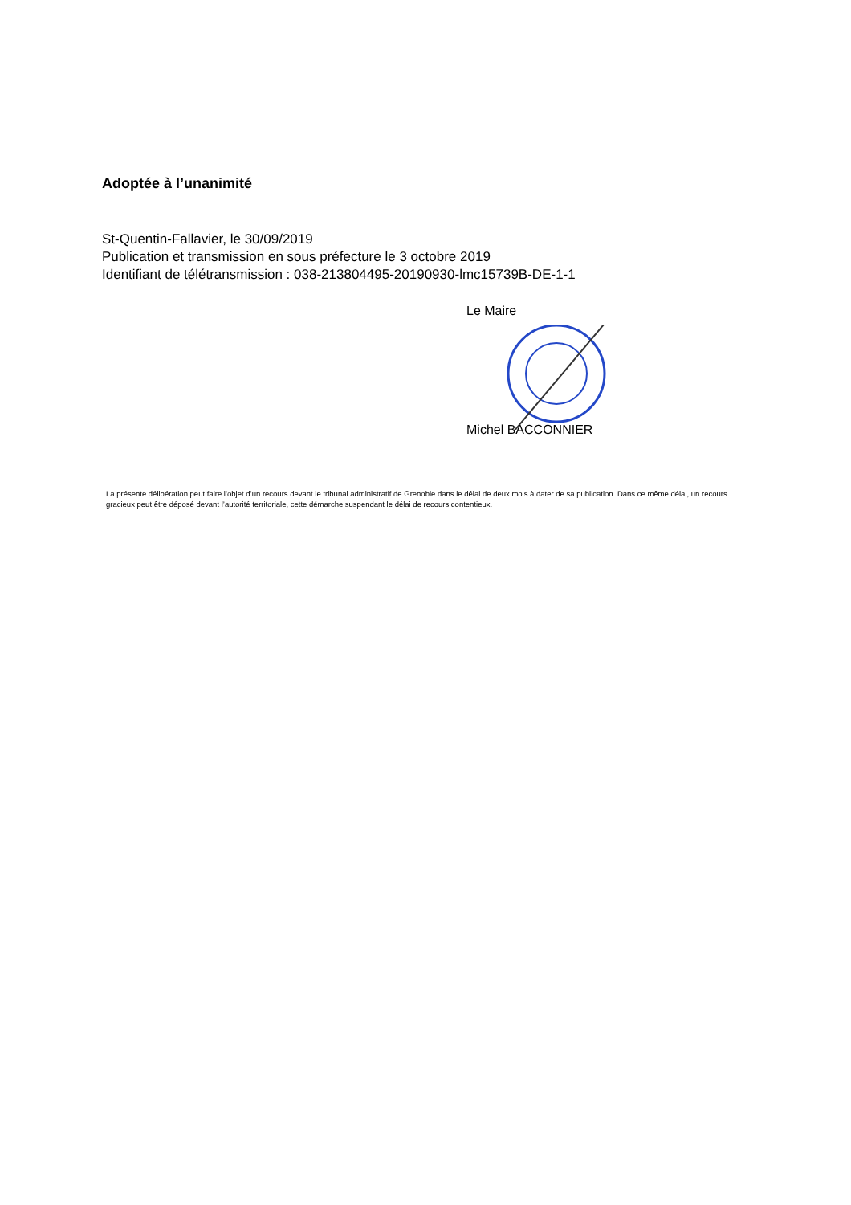Adoptée à l’unanimité
St-Quentin-Fallavier, le 30/09/2019
Publication et transmission en sous préfecture le 3 octobre 2019
Identifiant de télétransmission : 038-213804495-20190930-lmc15739B-DE-1-1
Le Maire
Michel BACCONNIER
La présente délibération peut faire l’objet d’un recours devant le tribunal administratif de Grenoble dans le délai de deux mois à dater de sa publication. Dans ce même délai, un recours gracieux peut être déposé devant l’autorité territoriale, cette démarche suspendant le délai de recours contentieux.